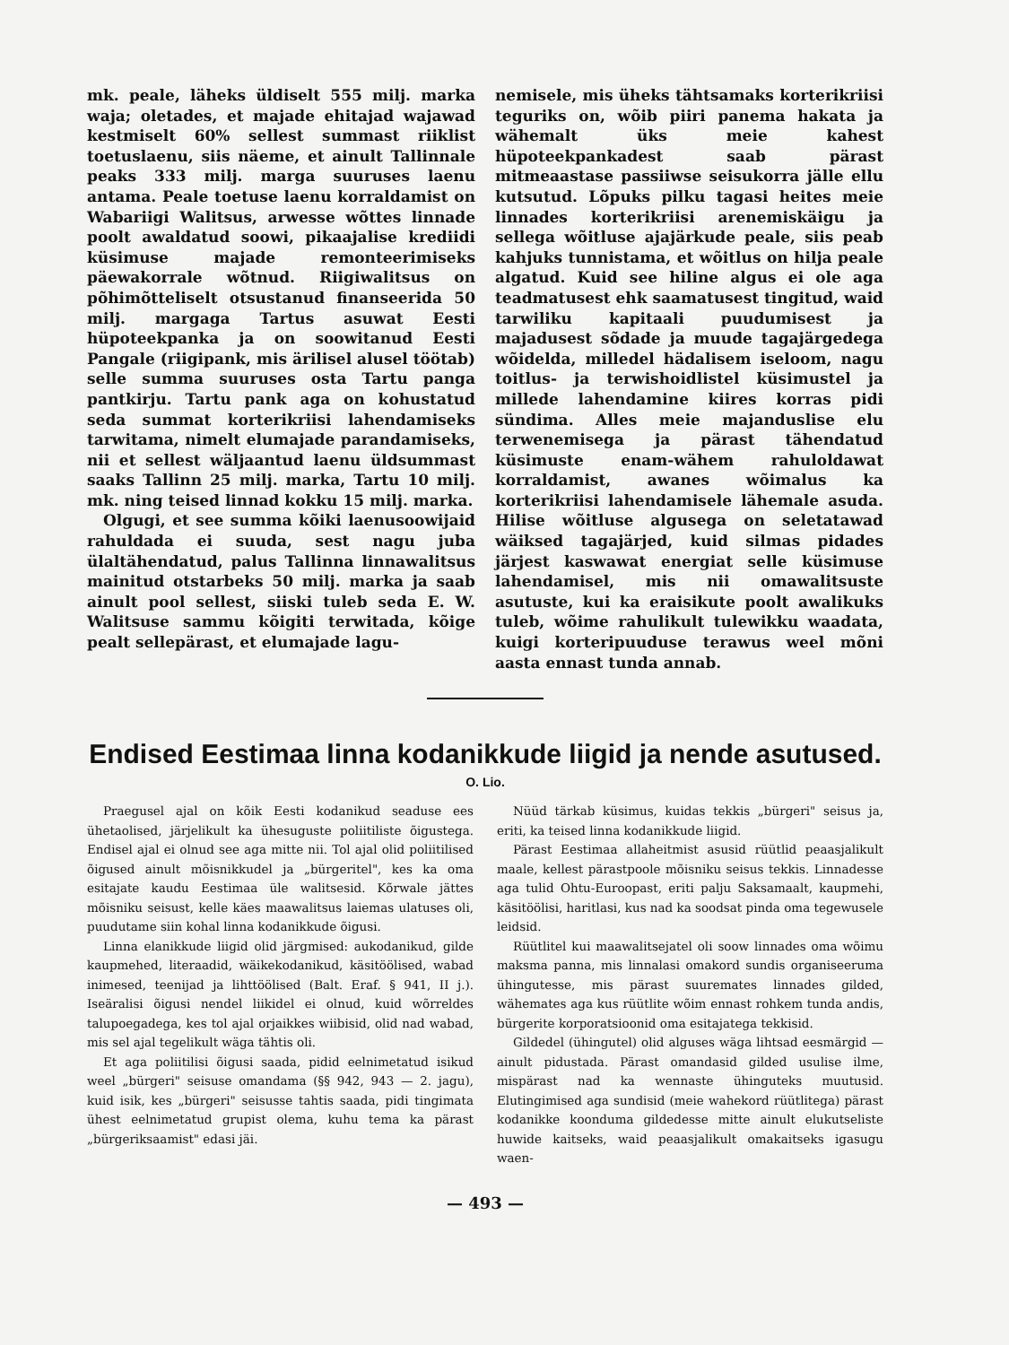mk. peale, läheks üldiselt 555 milj. marka waja; oletades, et majade ehitajad wajawad kestmiselt 60% sellest summast riiklist toetuslaenu, siis näeme, et ainult Tallinnale peaks 333 milj. marga suuruses laenu antama. Peale toetuse laenu korraldamist on Wabariigi Walitsus, arwesse wõttes linnade poolt awaldatud soowi, pikaajalise krediidi küsimuse majade remonteerimiseks päewakorrale wõtnud. Riigiwalitsus on põhimõtteliselt otsustanud finanseerida 50 milj. margaga Tartus asuwat Eesti hüpoteekpanka ja on soowitanud Eesti Pangale (riigipank, mis ärilisel alusel töötab) selle summa suuruses osta Tartu panga pantkirju. Tartu pank aga on kohustatud seda summat korterikriisi lahendamiseks tarwitama, nimelt elumajade parandamiseks, nii et sellest wäljaantud laenu üldsummast saaks Tallinn 25 milj. marka, Tartu 10 milj. mk. ning teised linnad kokku 15 milj. marka.
Olgugi, et see summa kõiki laenusoowijaid rahuldada ei suuda, sest nagu juba ülaltähendatud, palus Tallinna linnawalitsus mainitud otstarbeks 50 milj. marka ja saab ainult pool sellest, siiski tuleb seda E. W. Walitsuse sammu kõigiti terwitada, kõige pealt sellepärast, et elumajade lagu-
nemisele, mis üheks tähtsamaks korterikriisi teguriks on, wõib piiri panema hakata ja wähemalt üks meie kahest hüpoteekpankadest saab pärast mitmeaastase passiiwse seisukorra jälle ellu kutsutud. Lõpuks pilku tagasi heites meie linnades korterikriisi arenemiskäigu ja sellega wõitluse ajajärkude peale, siis peab kahjuks tunnistama, et wõitlus on hilja peale algatud. Kuid see hiline algus ei ole aga teadmatusest ehk saamatusest tingitud, waid tarwiliku kapitaali puudumisest ja majadusest sõdade ja muude tagajärgedega wõidelda, milledel hädalisem iseloom, nagu toitlus- ja terwishoidlistel küsimustel ja millede lahendamine kiires korras pidi sündima. Alles meie majanduslise elu terwenemisega ja pärast tähendatud küsimuste enam-wähem rahuloldawat korraldamist, awanes wõimalus ka korterikriisi lahendamisele lähemale asuda. Hilise wõitluse algusega on seletatawad wäiksed tagajärjed, kuid silmas pidades järjest kaswawat energiat selle küsimuse lahendamisel, mis nii omawalitsuste asutuste, kui ka eraisikute poolt awalikuks tuleb, wõime rahulikult tulewikku waadata, kuigi korteripuuduse terawus weel mõni aasta ennast tunda annab.
Endised Eestimaa linna kodanikkude liigid ja nende asutused.
O. Lio.
Praegusel ajal on kõik Eesti kodanikud seaduse ees ühetaolised, järjelikult ka ühesuguste poliitiliste õigustega. Endisel ajal ei olnud see aga mitte nii. Tol ajal olid poliitilised õigused ainult mõisnikkudel ja „bürgeritel", kes ka oma esitajate kaudu Eestimaa üle walitsesid. Kõrwale jättes mõisniku seisust, kelle käes maawalitsus laiemas ulatuses oli, puudutame siin kohal linna kodanikkude õigusi.
Linna elanikkude liigid olid järgmised: aukodanikud, gilde kaupmehed, literaadid, wäikekodanikud, käsitöölised, wabad inimesed, teenijad ja lihttöölised (Balt. Eraf. § 941, II j.). Iseäralisi õigusi nendel liikidel ei olnud, kuid wõrreldes talupoegadega, kes tol ajal orjaikkes wiibisid, olid nad wabad, mis sel ajal tegelikult wäga tähtis oli.
Et aga poliitilisi õigusi saada, pidid eelnimetatud isikud weel „bürgeri" seisuse omandama (§§ 942, 943 — 2. jagu), kuid isik, kes „bürgeri" seisusse tahtis saada, pidi tingimata ühest eelnimetatud grupist olema, kuhu tema ka pärast „bürgeriksaamist" edasi jäi.
Nüüd tärkab küsimus, kuidas tekkis „bürgeri" seisus ja, eriti, ka teised linna kodanikkude liigid.
Pärast Eestimaa allaheitmist asusid rüütlid peaasjalikult maale, kellest pärastpoole mõisniku seisus tekkis. Linnadesse aga tulid Ohtu-Euroopast, eriti palju Saksamaalt, kaupmehi, käsitöölisi, haritlasi, kus nad ka soodsat pinda oma tegewusele leidsid.
Rüütlitel kui maawalitsejatel oli soow linnades oma wõimu maksma panna, mis linnalasi omakord sundis organiseeruma ühingutesse, mis pärast suuremates linnades gilded, wähemates aga kus rüütlite wõim ennast rohkem tunda andis, bürgerite korporatsioonid oma esitajatega tekkisid.
Gildedel (ühingutel) olid alguses wäga lihtsad eesmärgid — ainult pidustada. Pärast omandasid gilded usulise ilme, mispärast nad ka wennaste ühinguteks muutusid. Elutingimised aga sundisid (meie wahekord rüütlitega) pärast kodanikke koonduma gildedesse mitte ainult elukutseliste huwide kaitseks, waid peaasjalikult omakaitseks igasugu waen-
— 493 —